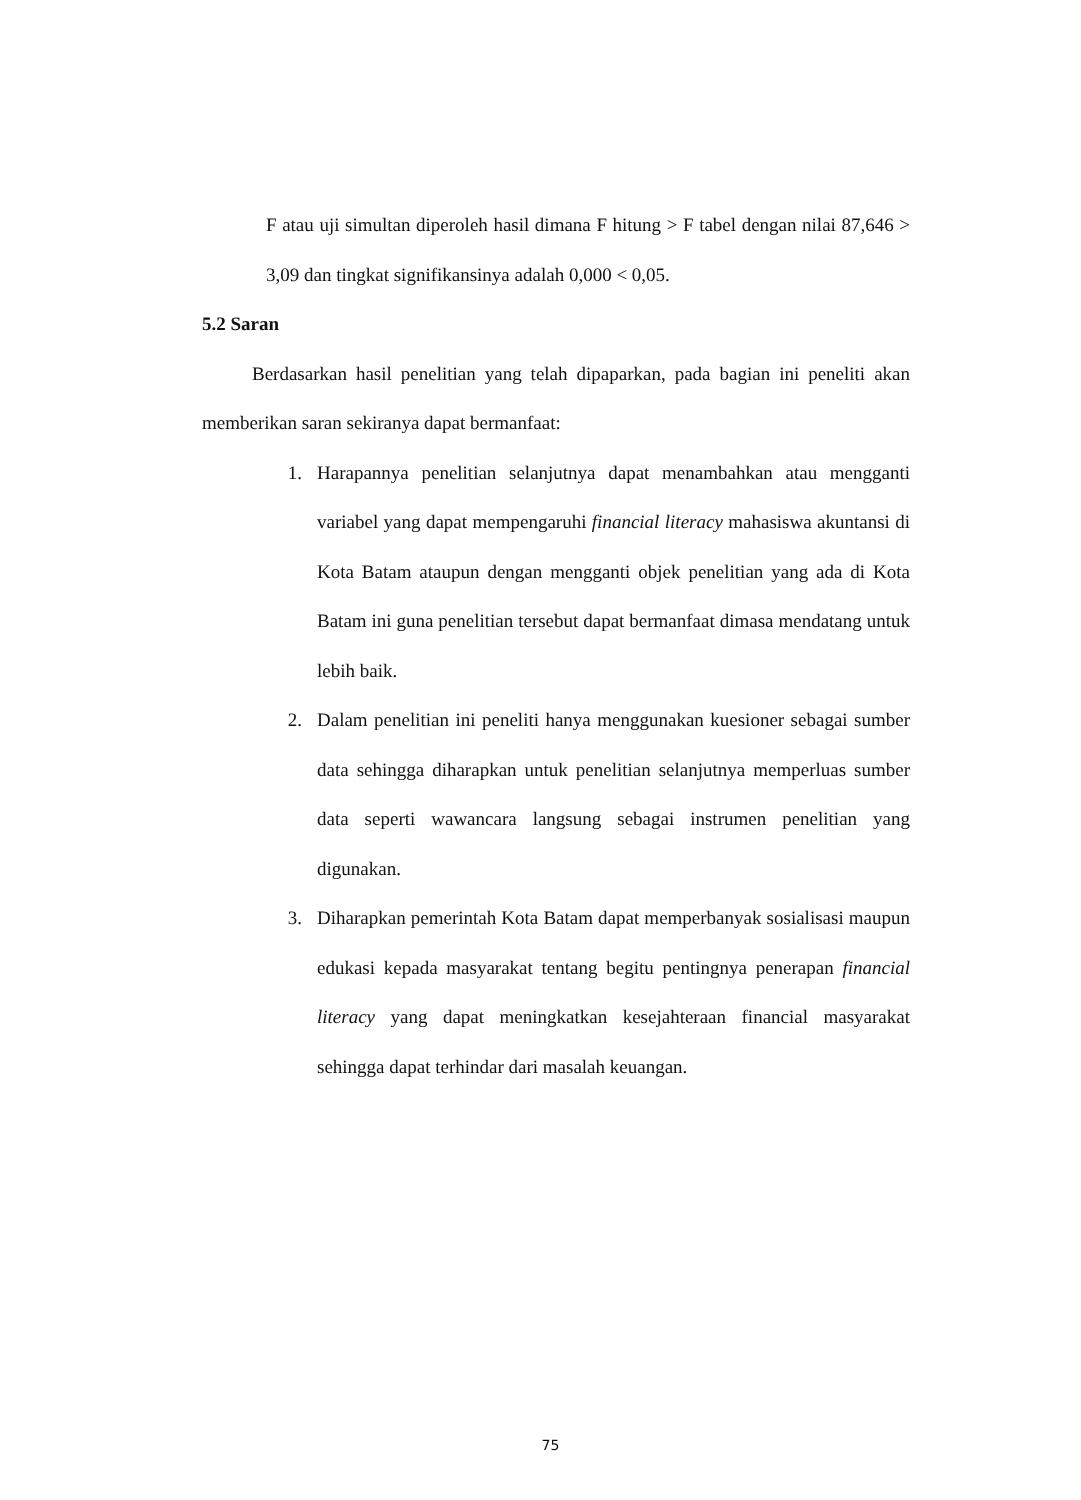F atau uji simultan diperoleh hasil dimana F hitung > F tabel dengan nilai 87,646 > 3,09 dan tingkat signifikansinya adalah 0,000 < 0,05.
5.2 Saran
Berdasarkan hasil penelitian yang telah dipaparkan, pada bagian ini peneliti akan memberikan saran sekiranya dapat bermanfaat:
1. Harapannya penelitian selanjutnya dapat menambahkan atau mengganti variabel yang dapat mempengaruhi financial literacy mahasiswa akuntansi di Kota Batam ataupun dengan mengganti objek penelitian yang ada di Kota Batam ini guna penelitian tersebut dapat bermanfaat dimasa mendatang untuk lebih baik.
2. Dalam penelitian ini peneliti hanya menggunakan kuesioner sebagai sumber data sehingga diharapkan untuk penelitian selanjutnya memperluas sumber data seperti wawancara langsung sebagai instrumen penelitian yang digunakan.
3. Diharapkan pemerintah Kota Batam dapat memperbanyak sosialisasi maupun edukasi kepada masyarakat tentang begitu pentingnya penerapan financial literacy yang dapat meningkatkan kesejahteraan financial masyarakat sehingga dapat terhindar dari masalah keuangan.
75